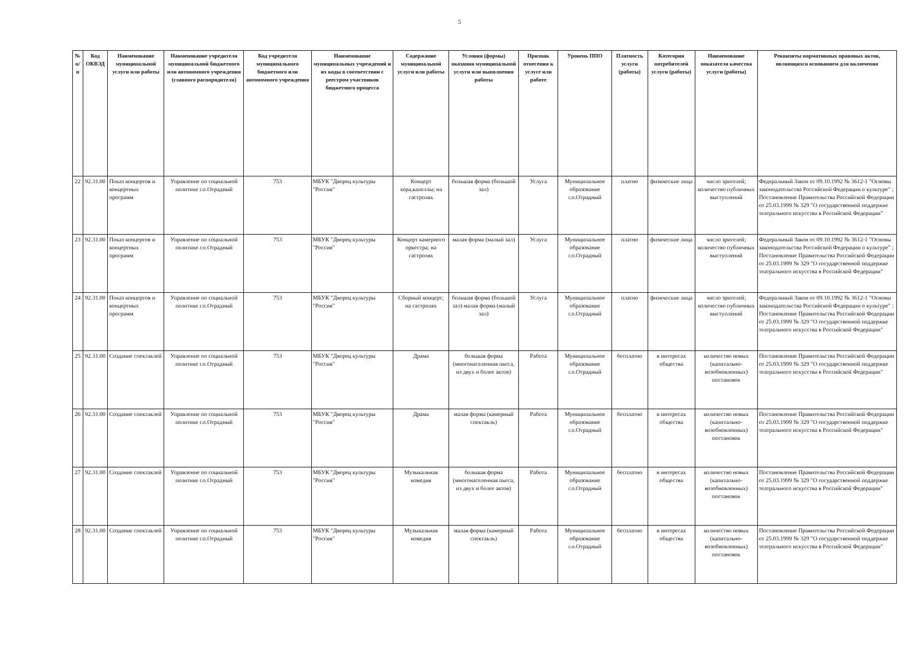5
| № п/п | Код ОКВЭД | Наименование муниципальной услуги или работы | Наименование учредителя муниципальной бюджетного или автономного учреждения (главного распорядителя) | Код учредителя муниципального бюджетного или автономного учреждения | Наименование муниципальных учреждений и их коды в соответствии с реестром участников бюджетного процесса | Содержание муниципальной услуги или работы | Условия (формы) оказания муниципальной услуги или выполнения работы | Признак отнесения к услуге или работе | Уровень ППО | Платность услуги (работы) | Категория потребителей услуги (работы) | Наименование показателя качества услуги (работы) | Реквизиты нормативных правовых актов, являющихся основанием для включения |
| --- | --- | --- | --- | --- | --- | --- | --- | --- | --- | --- | --- | --- | --- |
| 22 | 92.31.00 | Показ концертов и концертных программ | Управление по социальной политике г.о.Отрадный | 753 | МБУК "Дворец культуры "Россия" | Концерт хора,капеллы; на гастролях | большая форма (большой зал) | Услуга | Муниципальное образование г.о.Отрадный | платно | физические лица | число зрителей; количество публичных выступлений | Федеральный Закон от 09.10.1992 № 3612-1 "Основы законодательства Российской Федерации о культуре" ; Постановление Правительства Российской Федерации от 25.03.1999 № 329 "О государственной поддержке театрального искусства в Российской Федерации" |
| 23 | 92.31.00 | Показ концертов и концертных программ | Управление по социальной политике г.о.Отрадный | 753 | МБУК "Дворец культуры "Россия" | Концерт камерного оркестра; на гастролях | малая форма (малый зал) | Услуга | Муниципальное образование г.о.Отрадный | платно | физические лица | число зрителей; количество публичных выступлений | Федеральный Закон от 09.10.1992 № 3612-1 "Основы законодательства Российской Федерации о культуре" ; Постановление Правительства Российской Федерации от 25.03.1999 № 329 "О государственной поддержке театрального искусства в Российской Федерации" |
| 24 | 92.31.00 | Показ концертов и концертных программ | Управление по социальной политике г.о.Отрадный | 753 | МБУК "Дворец культуры "Россия" | Сборный концерт; на гастролях | большая форма (большой зал) малая форма (малый зал) | Услуга | Муниципальное образование г.о.Отрадный | платно | физические лица | число зрителей; количество публичных выступлений | Федеральный Закон от 09.10.1992 № 3612-1 "Основы законодательства Российской Федерации о культуре" ; Постановление Правительства Российской Федерации от 25.03.1999 № 329 "О государственной поддержке театрального искусства в Российской Федерации" |
| 25 | 92.31.00 | Создание спектаклей | Управление по социальной политике г.о.Отрадный | 753 | МБУК "Дворец культуры "Россия" | Драма | большая форма (многонаселенная пьеса, из двух и более актов) | Работа | Муниципальное образование г.о.Отрадный | бесплатно | в интересах общества | количество новых (капитально-возобновленных) постановок | Постановление Правительства Российской Федерации от 25.03.1999 № 329 "О государственной поддержке театрального искусства в Российской Федерации" |
| 26 | 92.31.00 | Создание спектаклей | Управление по социальной политике г.о.Отрадный | 753 | МБУК "Дворец культуры "Россия" | Драма | малая форма (камерный спектакль) | Работа | Муниципальное образование г.о.Отрадный | бесплатно | в интересах общества | количество новых (капитально-возобновленных) постановок | Постановление Правительства Российской Федерации от 25.03.1999 № 329 "О государственной поддержке театрального искусства в Российской Федерации" |
| 27 | 92.31.00 | Создание спектаклей | Управление по социальной политике г.о.Отрадный | 753 | МБУК "Дворец культуры "Россия" | Музыкальная комедия | большая форма (многонаселенная пьеса, из двух и более актов) | Работа | Муниципальное образование г.о.Отрадный | бесплатно | в интересах общества | количество новых (капитально-возобновленных) постановок | Постановление Правительства Российской Федерации от 25.03.1999 № 329 "О государственной поддержке театрального искусства в Российской Федерации" |
| 28 | 92.31.00 | Создание спектаклей | Управление по социальной политике г.о.Отрадный | 753 | МБУК "Дворец культуры "Россия" | Музыкальная комедия | малая форма (камерный спектакль) | Работа | Муниципальное образование г.о.Отрадный | бесплатно | в интересах общества | количество новых (капитально-возобновленных) постановок | Постановление Правительства Российской Федерации от 25.03.1999 № 329 "О государственной поддержке театрального искусства в Российской Федерации" |